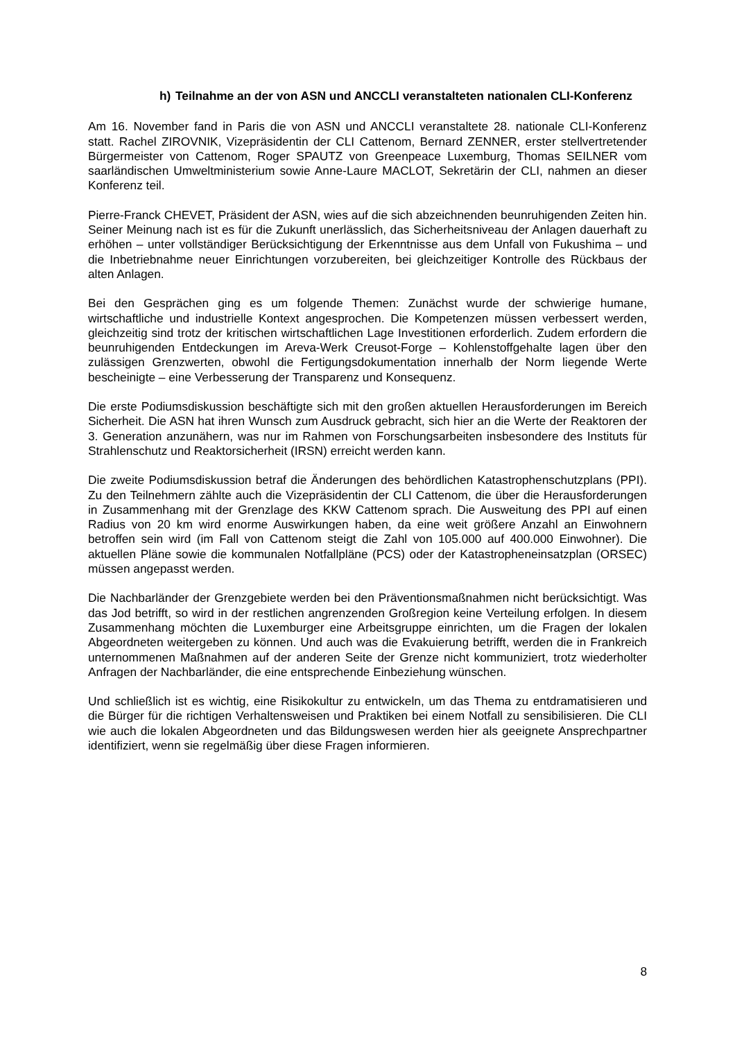h) Teilnahme an der von ASN und ANCCLI veranstalteten nationalen CLI-Konferenz
Am 16. November fand in Paris die von ASN und ANCCLI veranstaltete 28. nationale CLI-Konferenz statt. Rachel ZIROVNIK, Vizepräsidentin der CLI Cattenom, Bernard ZENNER, erster stellvertretender Bürgermeister von Cattenom, Roger SPAUTZ von Greenpeace Luxemburg, Thomas SEILNER vom saarländischen Umweltministerium sowie Anne-Laure MACLOT, Sekretärin der CLI, nahmen an dieser Konferenz teil.
Pierre-Franck CHEVET, Präsident der ASN, wies auf die sich abzeichnenden beunruhigenden Zeiten hin. Seiner Meinung nach ist es für die Zukunft unerlässlich, das Sicherheitsniveau der Anlagen dauerhaft zu erhöhen – unter vollständiger Berücksichtigung der Erkenntnisse aus dem Unfall von Fukushima – und die Inbetriebnahme neuer Einrichtungen vorzubereiten, bei gleichzeitiger Kontrolle des Rückbaus der alten Anlagen.
Bei den Gesprächen ging es um folgende Themen: Zunächst wurde der schwierige humane, wirtschaftliche und industrielle Kontext angesprochen. Die Kompetenzen müssen verbessert werden, gleichzeitig sind trotz der kritischen wirtschaftlichen Lage Investitionen erforderlich. Zudem erfordern die beunruhigenden Entdeckungen im Areva-Werk Creusot-Forge – Kohlenstoffgehalte lagen über den zulässigen Grenzwerten, obwohl die Fertigungsdokumentation innerhalb der Norm liegende Werte bescheinigte – eine Verbesserung der Transparenz und Konsequenz.
Die erste Podiumsdiskussion beschäftigte sich mit den großen aktuellen Herausforderungen im Bereich Sicherheit. Die ASN hat ihren Wunsch zum Ausdruck gebracht, sich hier an die Werte der Reaktoren der 3. Generation anzunähern, was nur im Rahmen von Forschungsarbeiten insbesondere des Instituts für Strahlenschutz und Reaktorsicherheit (IRSN) erreicht werden kann.
Die zweite Podiumsdiskussion betraf die Änderungen des behördlichen Katastrophenschutzplans (PPI). Zu den Teilnehmern zählte auch die Vizepräsidentin der CLI Cattenom, die über die Herausforderungen in Zusammenhang mit der Grenzlage des KKW Cattenom sprach. Die Ausweitung des PPI auf einen Radius von 20 km wird enorme Auswirkungen haben, da eine weit größere Anzahl an Einwohnern betroffen sein wird (im Fall von Cattenom steigt die Zahl von 105.000 auf 400.000 Einwohner). Die aktuellen Pläne sowie die kommunalen Notfallpläne (PCS) oder der Katastropheneinsatzplan (ORSEC) müssen angepasst werden.
Die Nachbarländer der Grenzgebiete werden bei den Präventionsmaßnahmen nicht berücksichtigt. Was das Jod betrifft, so wird in der restlichen angrenzenden Großregion keine Verteilung erfolgen. In diesem Zusammenhang möchten die Luxemburger eine Arbeitsgruppe einrichten, um die Fragen der lokalen Abgeordneten weitergeben zu können. Und auch was die Evakuierung betrifft, werden die in Frankreich unternommenen Maßnahmen auf der anderen Seite der Grenze nicht kommuniziert, trotz wiederholter Anfragen der Nachbarländer, die eine entsprechende Einbeziehung wünschen.
Und schließlich ist es wichtig, eine Risikokultur zu entwickeln, um das Thema zu entdramatisieren und die Bürger für die richtigen Verhaltensweisen und Praktiken bei einem Notfall zu sensibilisieren. Die CLI wie auch die lokalen Abgeordneten und das Bildungswesen werden hier als geeignete Ansprechpartner identifiziert, wenn sie regelmäßig über diese Fragen informieren.
8